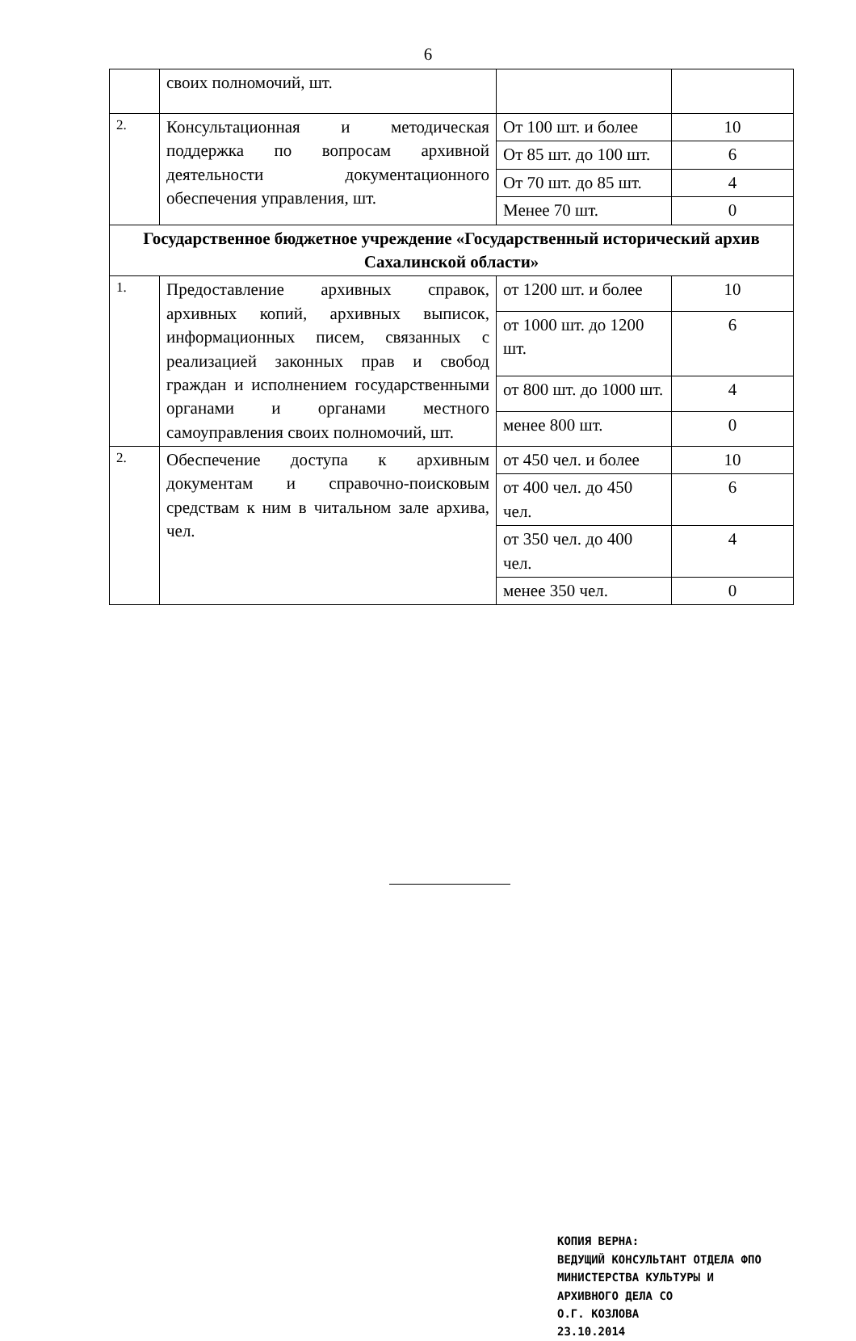6
| | своих полномочий, шт. | | |
| 2. | Консультационная и методическая поддержка по вопросам архивной деятельности документационного обеспечения управления, шт. | От 100 шт. и более | 10 |
| | | От 85 шт. до 100 шт. | 6 |
| | | От 70 шт. до 85 шт. | 4 |
| | | Менее 70 шт. | 0 |
| Государственное бюджетное учреждение «Государственный исторический архив Сахалинской области» | | | |
| 1. | Предоставление архивных справок, архивных копий, архивных выписок, информационных писем, связанных с реализацией законных прав и свобод граждан и исполнением государственными органами и органами местного самоуправления своих полномочий, шт. | от 1200 шт. и более | 10 |
| | | от 1000 шт. до 1200 шт. | 6 |
| | | от 800 шт. до 1000 шт. | 4 |
| | | менее 800 шт. | 0 |
| 2. | Обеспечение доступа к архивным документам и справочно-поисковым средствам к ним в читальном зале архива, чел. | от 450 чел. и более | 10 |
| | | от 400 чел. до 450 чел. | 6 |
| | | от 350 чел. до 400 чел. | 4 |
| | | менее 350 чел. | 0 |
КОПИЯ ВЕРНА:
ВЕДУЩИЙ КОНСУЛЬТАНТ ОТДЕЛА ФПО
МИНИСТЕРСТВА КУЛЬТУРЫ И
АРХИВНОГО ДЕЛА СО
О.Г. КОЗЛОВА
23.10.2014